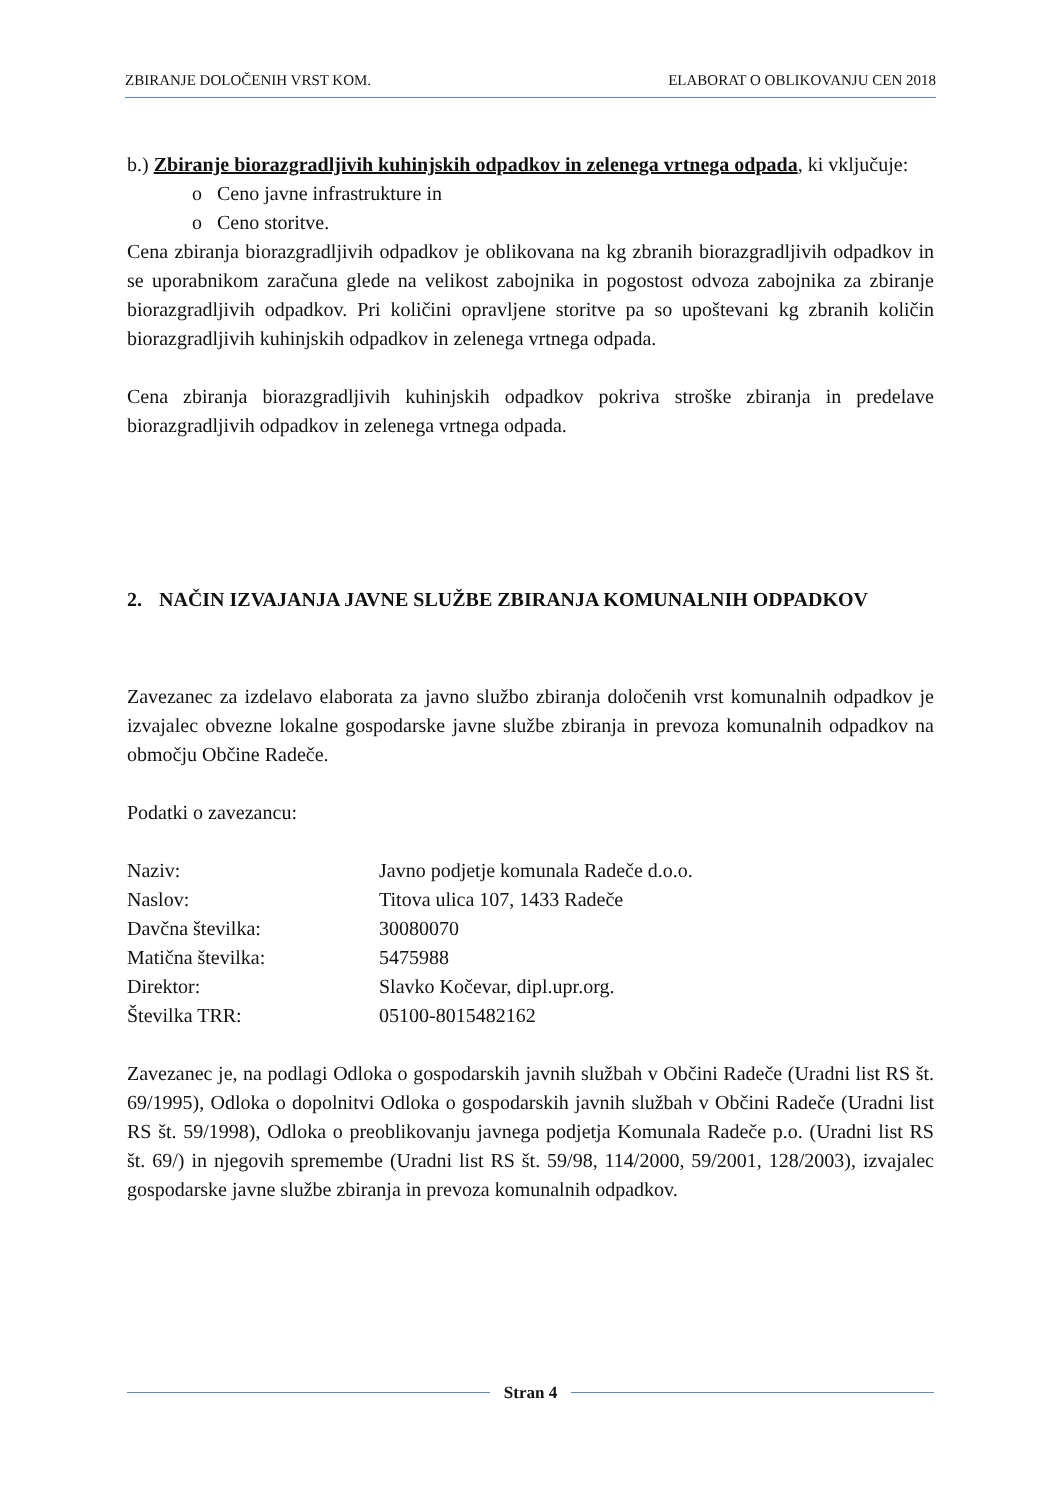ZBIRANJE DOLOČENIH VRST KOM. ELABORAT O OBLIKOVANJU CEN 2018
b.) Zbiranje biorazgradljivih kuhinjskih odpadkov in zelenega vrtnega odpada, ki vključuje:
o Ceno javne infrastrukture in
o Ceno storitve.
Cena zbiranja biorazgradljivih odpadkov je oblikovana na kg zbranih biorazgradljivih odpadkov in se uporabnikom zaračuna glede na velikost zabojnika in pogostost odvoza zabojnika za zbiranje biorazgradljivih odpadkov. Pri količini opravljene storitve pa so upoštevani kg zbranih količin biorazgradljivih kuhinjskih odpadkov in zelenega vrtnega odpada.
Cena zbiranja biorazgradljivih kuhinjskih odpadkov pokriva stroške zbiranja in predelave biorazgradljivih odpadkov in zelenega vrtnega odpada.
2. NAČIN IZVAJANJA JAVNE SLUŽBE ZBIRANJA KOMUNALNIH ODPADKOV
Zavezanec za izdelavo elaborata za javno službo zbiranja določenih vrst komunalnih odpadkov je izvajalec obvezne lokalne gospodarske javne službe zbiranja in prevoza komunalnih odpadkov na območju Občine Radeče.
Podatki o zavezancu:
| Naziv: | Javno podjetje komunala Radeče d.o.o. |
| Naslov: | Titova ulica 107, 1433 Radeče |
| Davčna številka: | 30080070 |
| Matična številka: | 5475988 |
| Direktor: | Slavko Kočevar, dipl.upr.org. |
| Številka TRR: | 05100-8015482162 |
Zavezanec je, na podlagi Odloka o gospodarskih javnih službah v Občini Radeče (Uradni list RS št. 69/1995), Odloka o dopolnitvi Odloka o gospodarskih javnih službah v Občini Radeče (Uradni list RS št. 59/1998), Odloka o preoblikovanju javnega podjetja Komunala Radeče p.o. (Uradni list RS št. 69/) in njegovih spremembe (Uradni list RS št. 59/98, 114/2000, 59/2001, 128/2003), izvajalec gospodarske javne službe zbiranja in prevoza komunalnih odpadkov.
Stran 4